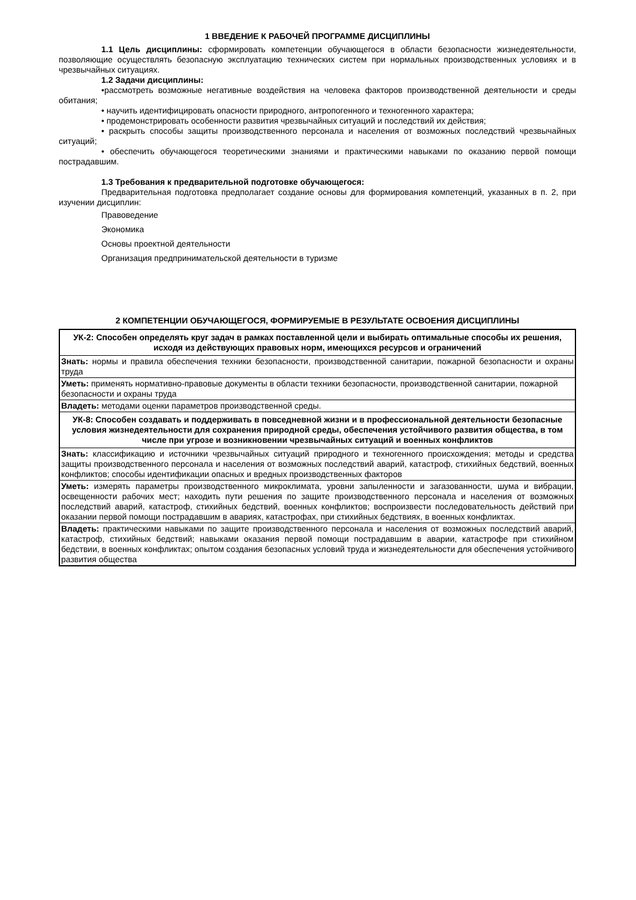1 ВВЕДЕНИЕ К РАБОЧЕЙ ПРОГРАММЕ ДИСЦИПЛИНЫ
1.1 Цель дисциплины: сформировать компетенции обучающегося в области безопасности жизнедеятельности, позволяющие осуществлять безопасную эксплуатацию технических систем при нормальных производственных условиях и в чрезвычайных ситуациях.
1.2 Задачи дисциплины:
•рассмотреть возможные негативные воздействия на человека факторов производственной деятельности и среды обитания;
• научить идентифицировать опасности природного, антропогенного и техногенного характера;
• продемонстрировать особенности развития чрезвычайных ситуаций и последствий их действия;
• раскрыть способы защиты производственного персонала и населения от возможных последствий чрезвычайных ситуаций;
• обеспечить обучающегося теоретическими знаниями и практическими навыками по оказанию первой помощи пострадавшим.
1.3 Требования к предварительной подготовке обучающегося:
Предварительная подготовка предполагает создание основы для формирования компетенций, указанных в п. 2, при изучении дисциплин:
Правоведение
Экономика
Основы проектной деятельности
Организация предпринимательской деятельности в туризме
2 КОМПЕТЕНЦИИ ОБУЧАЮЩЕГОСЯ, ФОРМИРУЕМЫЕ В РЕЗУЛЬТАТЕ ОСВОЕНИЯ ДИСЦИПЛИНЫ
| УК-2: Способен определять круг задач в рамках поставленной цели и выбирать оптимальные способы их решения, исходя из действующих правовых норм, имеющихся ресурсов и ограничений |
| Знать: нормы и правила обеспечения техники безопасности, производственной санитарии, пожарной безопасности и охраны труда |
| Уметь: применять нормативно-правовые документы в области техники безопасности, производственной санитарии, пожарной безопасности и охраны труда |
| Владеть: методами оценки параметров производственной среды. |
| УК-8: Способен создавать и поддерживать в повседневной жизни и в профессиональной деятельности безопасные условия жизнедеятельности для сохранения природной среды, обеспечения устойчивого развития общества, в том числе при угрозе и возникновении чрезвычайных ситуаций и военных конфликтов |
| Знать: классификацию и источники чрезвычайных ситуаций природного и техногенного происхождения; методы и средства защиты производственного персонала и населения от возможных последствий аварий, катастроф, стихийных бедствий, военных конфликтов; способы идентификации опасных и вредных производственных факторов |
| Уметь: измерять параметры производственного микроклимата, уровни запыленности и загазованности, шума и вибрации, освещенности рабочих мест; находить пути решения по защите производственного персонала и населения от возможных последствий аварий, катастроф, стихийных бедствий, военных конфликтов; воспроизвести последовательность действий при оказании первой помощи пострадавшим в авариях, катастрофах, при стихийных бедствиях, в военных конфликтах. |
| Владеть: практическими навыками по защите производственного персонала и населения от возможных последствий аварий, катастроф, стихийных бедствий; навыками оказания первой помощи пострадавшим в аварии, катастрофе при стихийном бедствии, в военных конфликтах; опытом создания безопасных условий труда и жизнедеятельности для обеспечения устойчивого развития общества |